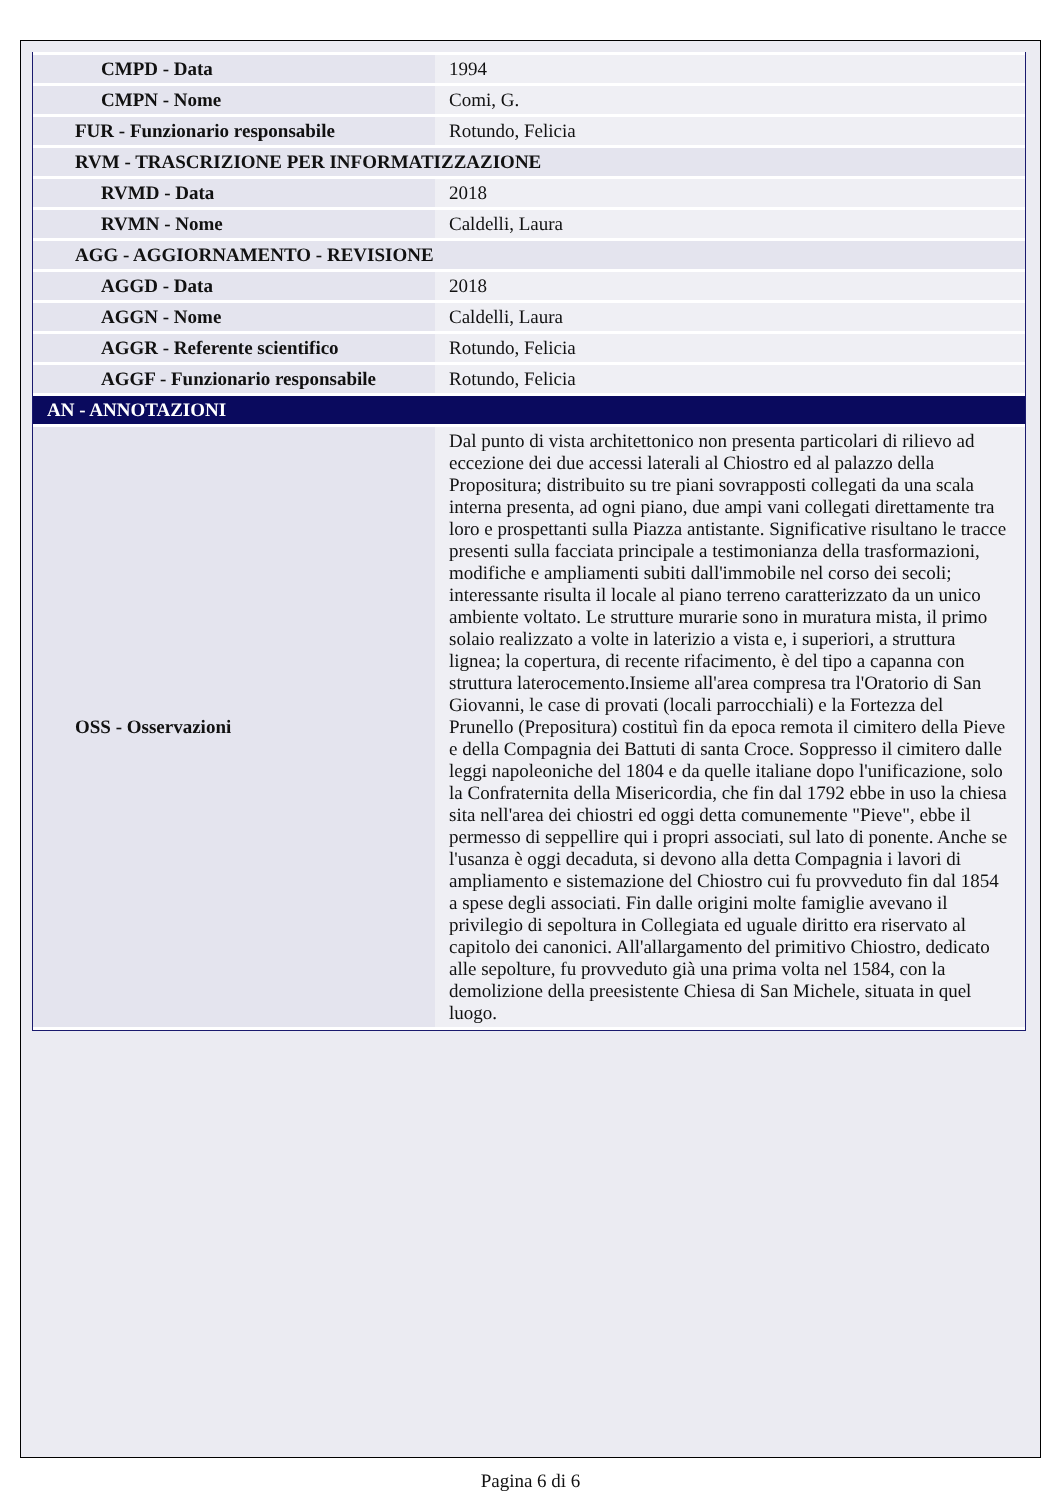| CMPD - Data | 1994 |
| CMPN - Nome | Comi, G. |
| FUR - Funzionario responsabile | Rotundo, Felicia |
| RVM - TRASCRIZIONE PER INFORMATIZZAZIONE | |
| RVMD - Data | 2018 |
| RVMN - Nome | Caldelli, Laura |
| AGG - AGGIORNAMENTO - REVISIONE | |
| AGGD - Data | 2018 |
| AGGN - Nome | Caldelli, Laura |
| AGGR - Referente scientifico | Rotundo, Felicia |
| AGGF - Funzionario responsabile | Rotundo, Felicia |
| AN - ANNOTAZIONI | |
| OSS - Osservazioni | Dal punto di vista architettonico non presenta particolari di rilievo ad eccezione dei due accessi laterali al Chiostro ed al palazzo della Propositura; distribuito su tre piani sovrapposti collegati da una scala interna presenta, ad ogni piano, due ampi vani collegati direttamente tra loro e prospettanti sulla Piazza antistante. Significative risultano le tracce presenti sulla facciata principale a testimonianza della trasformazioni, modifiche e ampliamenti subiti dall'immobile nel corso dei secoli; interessante risulta il locale al piano terreno caratterizzato da un unico ambiente voltato. Le strutture murarie sono in muratura mista, il primo solaio realizzato a volte in laterizio a vista e, i superiori, a struttura lignea; la copertura, di recente rifacimento, è del tipo a capanna con struttura laterocemento.Insieme all'area compresa tra l'Oratorio di San Giovanni, le case di provati (locali parrocchiali) e la Fortezza del Prunello (Prepositura) costituì fin da epoca remota il cimitero della Pieve e della Compagnia dei Battuti di santa Croce. Soppresso il cimitero dalle leggi napoleoniche del 1804 e da quelle italiane dopo l'unificazione, solo la Confraternita della Misericordia, che fin dal 1792 ebbe in uso la chiesa sita nell'area dei chiostri ed oggi detta comunemente "Pieve", ebbe il permesso di seppellire qui i propri associati, sul lato di ponente. Anche se l'usanza è oggi decaduta, si devono alla detta Compagnia i lavori di ampliamento e sistemazione del Chiostro cui fu provveduto fin dal 1854 a spese degli associati. Fin dalle origini molte famiglie avevano il privilegio di sepoltura in Collegiata ed uguale diritto era riservato al capitolo dei canonici. All'allargamento del primitivo Chiostro, dedicato alle sepolture, fu provveduto già una prima volta nel 1584, con la demolizione della preesistente Chiesa di San Michele, situata in quel luogo. |
Pagina 6 di 6